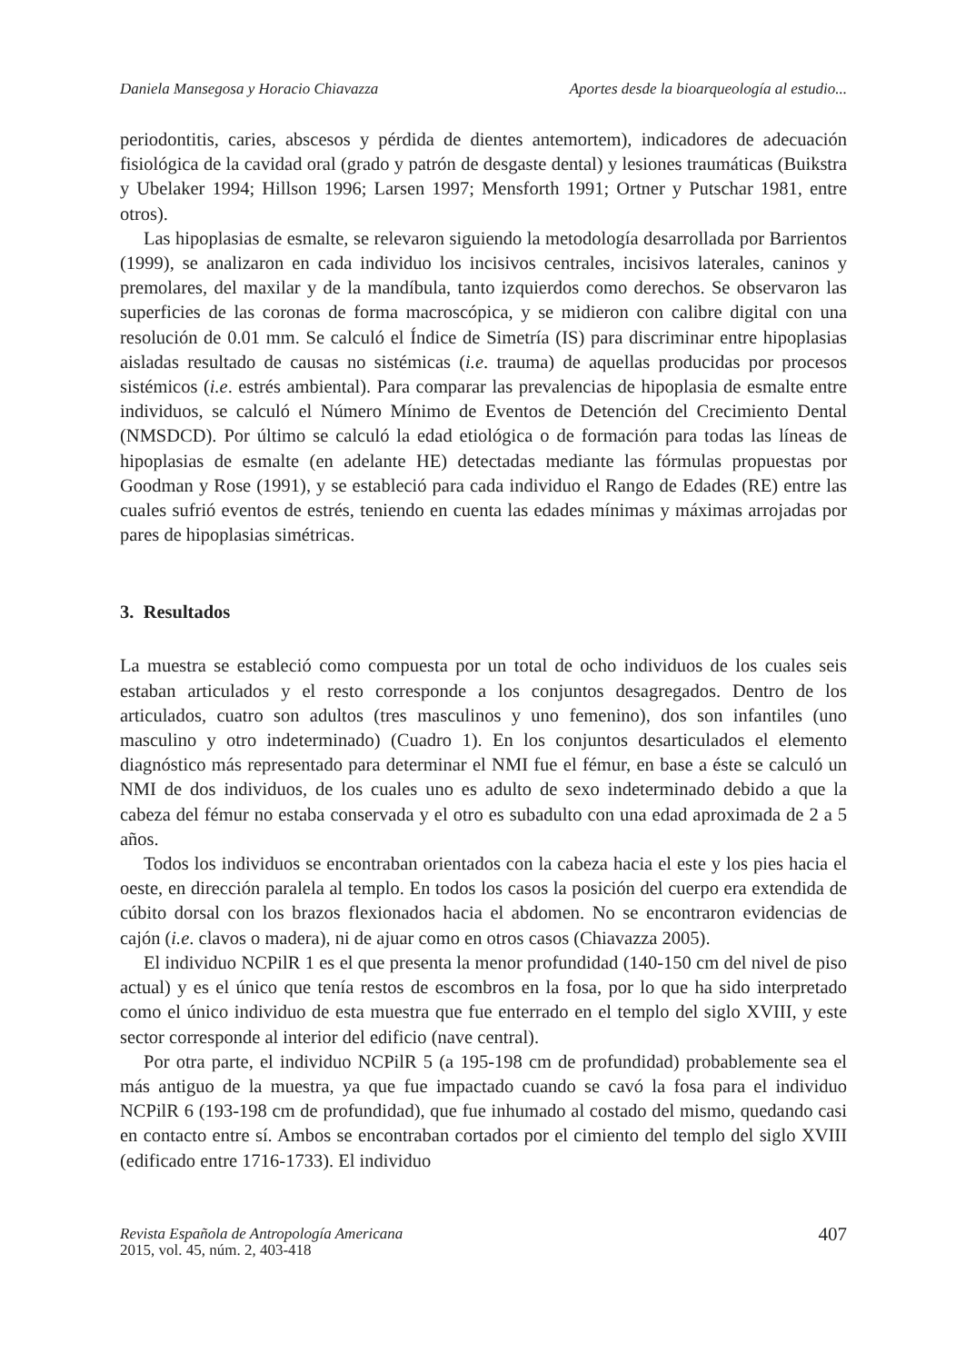Daniela Mansegosa y Horacio Chiavazza Aportes desde la bioarqueología al estudio...
periodontitis, caries, abscesos y pérdida de dientes antemortem), indicadores de adecuación fisiológica de la cavidad oral (grado y patrón de desgaste dental) y lesiones traumáticas (Buikstra y Ubelaker 1994; Hillson 1996; Larsen 1997; Mensforth 1991; Ortner y Putschar 1981, entre otros).
Las hipoplasias de esmalte, se relevaron siguiendo la metodología desarrollada por Barrientos (1999), se analizaron en cada individuo los incisivos centrales, incisivos laterales, caninos y premolares, del maxilar y de la mandíbula, tanto izquierdos como derechos. Se observaron las superficies de las coronas de forma macroscópica, y se midieron con calibre digital con una resolución de 0.01 mm. Se calculó el Índice de Simetría (IS) para discriminar entre hipoplasias aisladas resultado de causas no sistémicas (i.e. trauma) de aquellas producidas por procesos sistémicos (i.e. estrés ambiental). Para comparar las prevalencias de hipoplasia de esmalte entre individuos, se calculó el Número Mínimo de Eventos de Detención del Crecimiento Dental (NMSDCD). Por último se calculó la edad etiológica o de formación para todas las líneas de hipoplasias de esmalte (en adelante HE) detectadas mediante las fórmulas propuestas por Goodman y Rose (1991), y se estableció para cada individuo el Rango de Edades (RE) entre las cuales sufrió eventos de estrés, teniendo en cuenta las edades mínimas y máximas arrojadas por pares de hipoplasias simétricas.
3. Resultados
La muestra se estableció como compuesta por un total de ocho individuos de los cuales seis estaban articulados y el resto corresponde a los conjuntos desagregados. Dentro de los articulados, cuatro son adultos (tres masculinos y uno femenino), dos son infantiles (uno masculino y otro indeterminado) (Cuadro 1). En los conjuntos desarticulados el elemento diagnóstico más representado para determinar el NMI fue el fémur, en base a éste se calculó un NMI de dos individuos, de los cuales uno es adulto de sexo indeterminado debido a que la cabeza del fémur no estaba conservada y el otro es subadulto con una edad aproximada de 2 a 5 años.
Todos los individuos se encontraban orientados con la cabeza hacia el este y los pies hacia el oeste, en dirección paralela al templo. En todos los casos la posición del cuerpo era extendida de cúbito dorsal con los brazos flexionados hacia el abdomen. No se encontraron evidencias de cajón (i.e. clavos o madera), ni de ajuar como en otros casos (Chiavazza 2005).
El individuo NCPilR 1 es el que presenta la menor profundidad (140-150 cm del nivel de piso actual) y es el único que tenía restos de escombros en la fosa, por lo que ha sido interpretado como el único individuo de esta muestra que fue enterrado en el templo del siglo XVIII, y este sector corresponde al interior del edificio (nave central).
Por otra parte, el individuo NCPilR 5 (a 195-198 cm de profundidad) probablemente sea el más antiguo de la muestra, ya que fue impactado cuando se cavó la fosa para el individuo NCPilR 6 (193-198 cm de profundidad), que fue inhumado al costado del mismo, quedando casi en contacto entre sí. Ambos se encontraban cortados por el cimiento del templo del siglo XVIII (edificado entre 1716-1733). El individuo
Revista Española de Antropología Americana
2015, vol. 45, núm. 2, 403-418
407